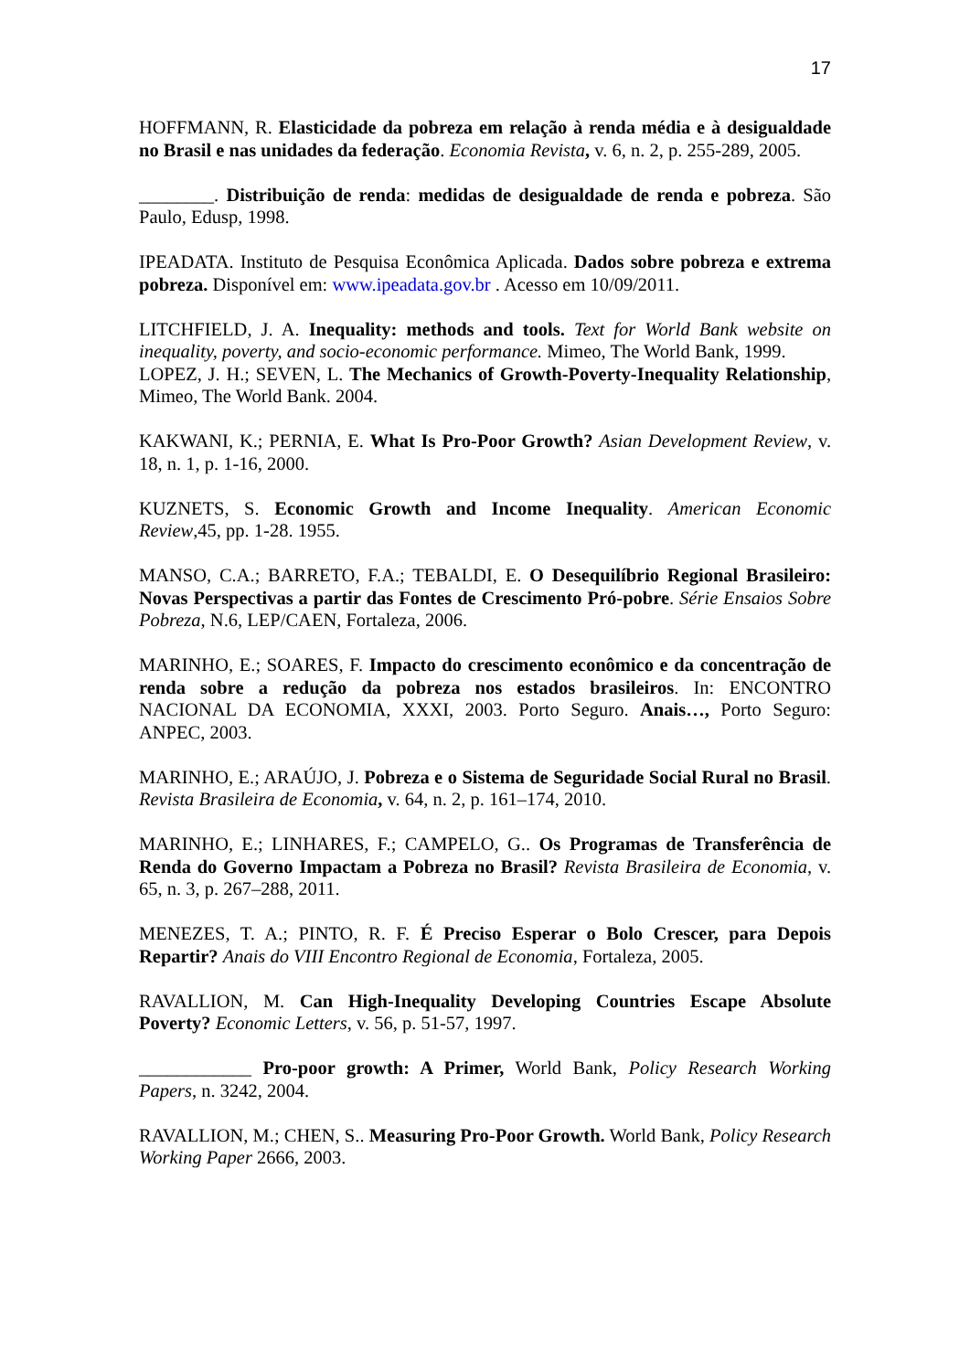17
HOFFMANN, R. Elasticidade da pobreza em relação à renda média e à desigualdade no Brasil e nas unidades da federação. Economia Revista, v. 6, n. 2, p. 255-289, 2005.
________. Distribuição de renda: medidas de desigualdade de renda e pobreza. São Paulo, Edusp, 1998.
IPEADATA. Instituto de Pesquisa Econômica Aplicada. Dados sobre pobreza e extrema pobreza. Disponível em: www.ipeadata.gov.br . Acesso em 10/09/2011.
LITCHFIELD, J. A. Inequality: methods and tools. Text for World Bank website on inequality, poverty, and socio-economic performance. Mimeo, The World Bank, 1999.
LOPEZ, J. H.; SEVEN, L. The Mechanics of Growth-Poverty-Inequality Relationship, Mimeo, The World Bank. 2004.
KAKWANI, K.; PERNIA, E. What Is Pro-Poor Growth? Asian Development Review, v. 18, n. 1, p. 1-16, 2000.
KUZNETS, S. Economic Growth and Income Inequality. American Economic Review,45, pp. 1-28. 1955.
MANSO, C.A.; BARRETO, F.A.; TEBALDI, E. O Desequilíbrio Regional Brasileiro: Novas Perspectivas a partir das Fontes de Crescimento Pró-pobre. Série Ensaios Sobre Pobreza, N.6, LEP/CAEN, Fortaleza, 2006.
MARINHO, E.; SOARES, F. Impacto do crescimento econômico e da concentração de renda sobre a redução da pobreza nos estados brasileiros. In: ENCONTRO NACIONAL DA ECONOMIA, XXXI, 2003. Porto Seguro. Anais…, Porto Seguro: ANPEC, 2003.
MARINHO, E.; ARAÚJO, J. Pobreza e o Sistema de Seguridade Social Rural no Brasil. Revista Brasileira de Economia, v. 64, n. 2, p. 161–174, 2010.
MARINHO, E.; LINHARES, F.; CAMPELO, G.. Os Programas de Transferência de Renda do Governo Impactam a Pobreza no Brasil? Revista Brasileira de Economia, v. 65, n. 3, p. 267–288, 2011.
MENEZES, T. A.; PINTO, R. F. É Preciso Esperar o Bolo Crescer, para Depois Repartir? Anais do VIII Encontro Regional de Economia, Fortaleza, 2005.
RAVALLION, M. Can High-Inequality Developing Countries Escape Absolute Poverty? Economic Letters, v. 56, p. 51-57, 1997.
____________ Pro-poor growth: A Primer, World Bank, Policy Research Working Papers, n. 3242, 2004.
RAVALLION, M.; CHEN, S.. Measuring Pro-Poor Growth. World Bank, Policy Research Working Paper 2666, 2003.